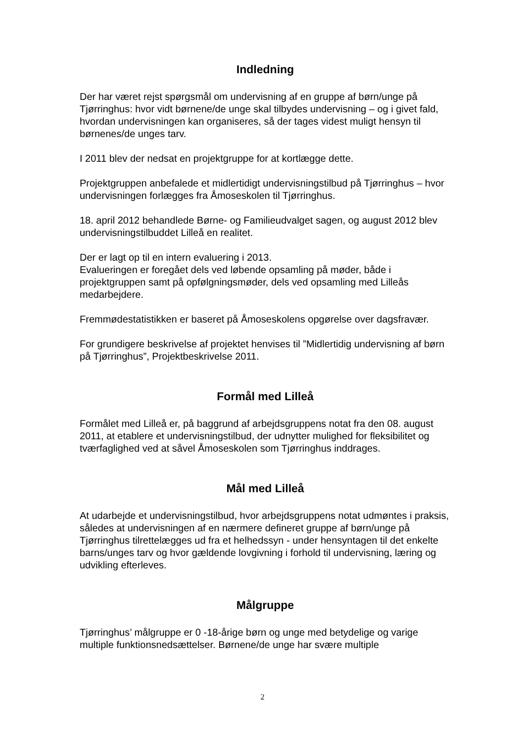Indledning
Der har været rejst spørgsmål om undervisning af en gruppe af børn/unge på Tjørringhus: hvor vidt børnene/de unge skal tilbydes undervisning – og i givet fald, hvordan undervisningen kan organiseres, så der tages videst muligt hensyn til børnenes/de unges tarv.
I 2011 blev der nedsat en projektgruppe for at kortlægge dette.
Projektgruppen anbefalede et midlertidigt undervisningstilbud på Tjørringhus – hvor undervisningen forlægges fra Åmoseskolen til Tjørringhus.
18. april 2012 behandlede Børne- og Familieudvalget sagen, og august 2012 blev undervisningstilbuddet Lilleå en realitet.
Der er lagt op til en intern evaluering i 2013.
Evalueringen er foregået dels ved løbende opsamling på møder, både i projektgruppen samt på opfølgningsmøder, dels ved opsamling med Lilleås medarbejdere.
Fremmødestatistikken er baseret på Åmoseskolens opgørelse over dagsfravær.
For grundigere beskrivelse af projektet henvises til ”Midlertidig undervisning af børn på Tjørringhus”, Projektbeskrivelse 2011.
Formål med Lilleå
Formålet med Lilleå er, på baggrund af arbejdsgruppens notat fra den 08. august 2011, at etablere et undervisningstilbud, der udnytter mulighed for fleksibilitet og tværfaglighed ved at såvel Åmoseskolen som Tjørringhus inddrages.
Mål med Lilleå
At udarbejde et undervisningstilbud, hvor arbejdsgruppens notat udmøntes i praksis, således at undervisningen af en nærmere defineret gruppe af børn/unge på Tjørringhus tilrettelægges ud fra et helhedssyn - under hensyntagen til det enkelte barns/unges tarv og hvor gældende lovgivning i forhold til undervisning, læring og udvikling efterleves.
Målgruppe
Tjørringhus’ målgruppe er 0 -18-årige børn og unge med betydelige og varige multiple funktionsnedsættelser. Børnene/de unge har svære multiple
2